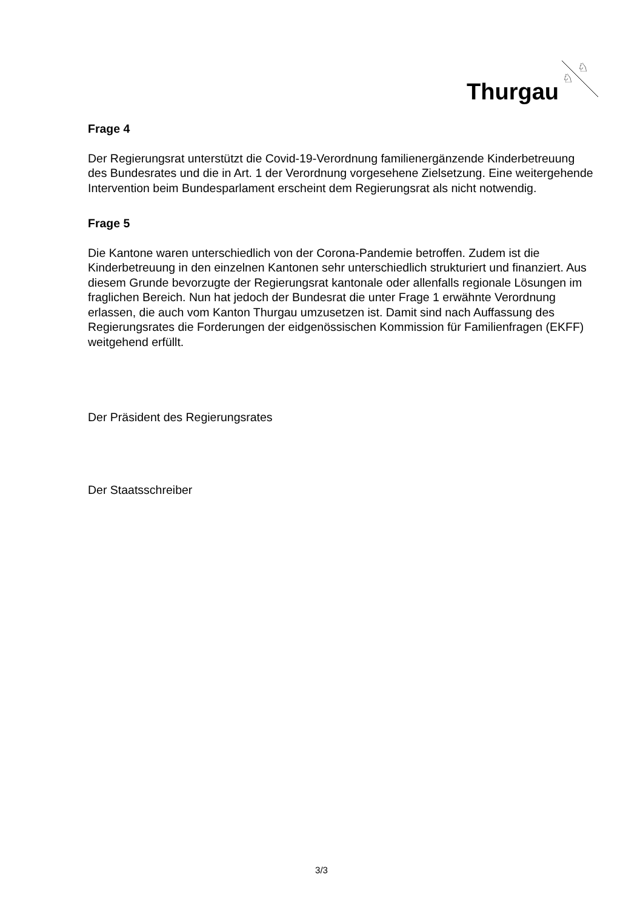Thurgau
♘
♘
Frage 4
Der Regierungsrat unterstützt die Covid-19-Verordnung familienergänzende Kinderbe­treuung des Bundesrates und die in Art. 1 der Verordnung vorgesehene Zielsetzung. Eine weitergehende Intervention beim Bundesparlament erscheint dem Regierungsrat als nicht notwendig.
Frage 5
Die Kantone waren unterschiedlich von der Corona-Pandemie betroffen. Zudem ist die Kinderbetreuung in den einzelnen Kantonen sehr unterschiedlich strukturiert und finan­ziert. Aus diesem Grunde bevorzugte der Regierungsrat kantonale oder allenfalls regio­nale Lösungen im fraglichen Bereich. Nun hat jedoch der Bundesrat die unter Frage 1 erwähnte Verordnung erlassen, die auch vom Kanton Thurgau umzusetzen ist. Damit sind nach Auffassung des Regierungsrates die Forderungen der eidgenössischen Kommission für Familienfragen (EKFF) weitgehend erfüllt.
Der Präsident des Regierungsrates
Der Staatsschreiber
3/3